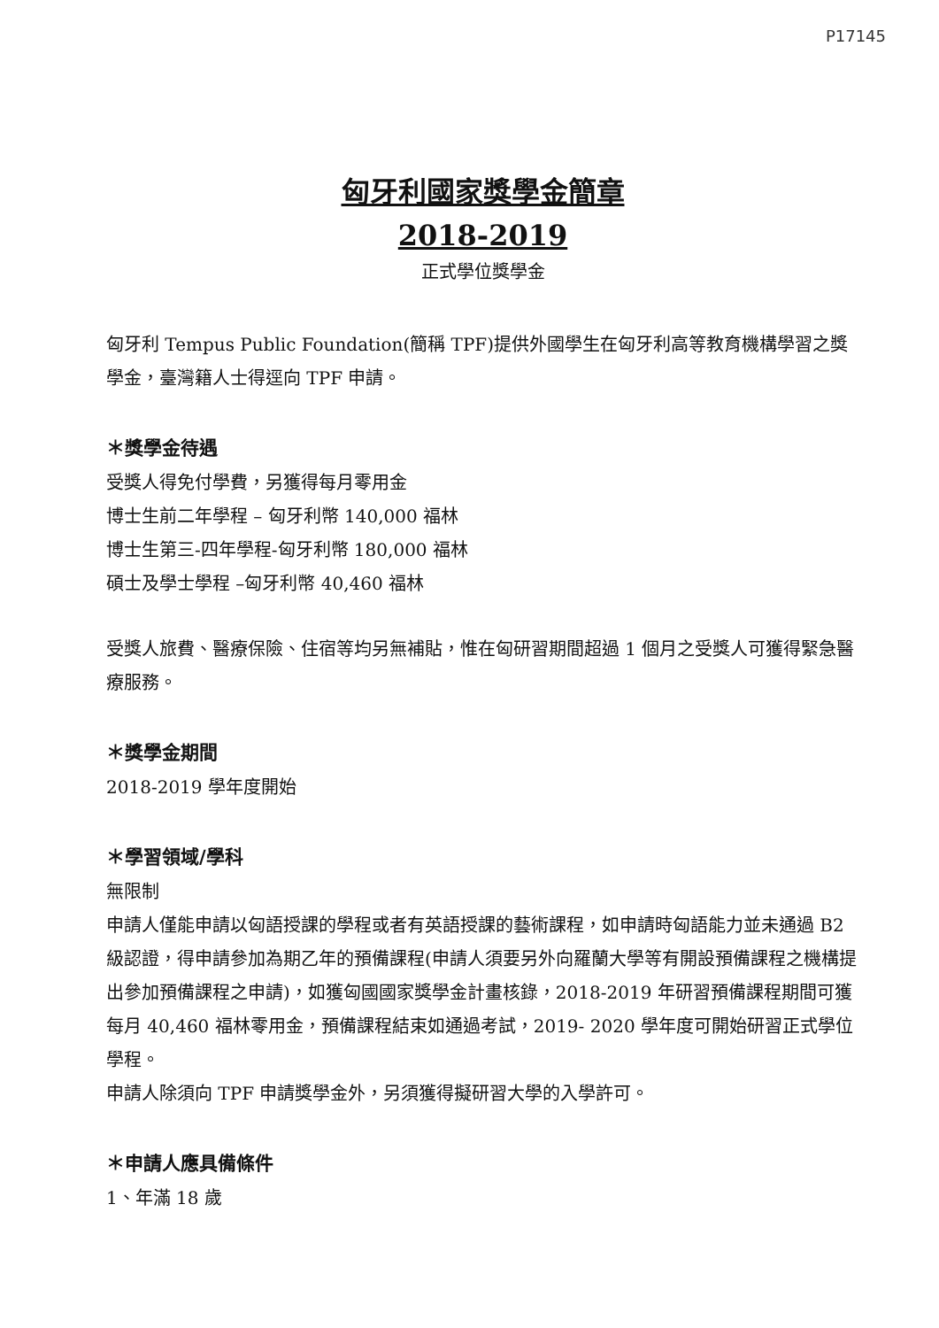P17145
匈牙利國家獎學金簡章
2018-2019
正式學位獎學金
匈牙利 Tempus Public Foundation(簡稱 TPF)提供外國學生在匈牙利高等教育機構學習之獎學金，臺灣籍人士得逕向 TPF 申請。
＊獎學金待遇
受獎人得免付學費，另獲得每月零用金
博士生前二年學程 – 匈牙利幣 140,000 福林
博士生第三-四年學程-匈牙利幣 180,000 福林
碩士及學士學程 –匈牙利幣 40,460 福林
受獎人旅費、醫療保險、住宿等均另無補貼，惟在匈研習期間超過 1 個月之受獎人可獲得緊急醫療服務。
＊獎學金期間
2018-2019 學年度開始
＊學習領域/學科
無限制
申請人僅能申請以匈語授課的學程或者有英語授課的藝術課程，如申請時匈語能力並未通過 B2 級認證，得申請參加為期乙年的預備課程(申請人須要另外向羅蘭大學等有開設預備課程之機構提出參加預備課程之申請)，如獲匈國國家獎學金計畫核錄，2018-2019 年研習預備課程期間可獲每月 40,460 福林零用金，預備課程結束如通過考試，2019- 2020 學年度可開始研習正式學位學程。
申請人除須向 TPF 申請獎學金外，另須獲得擬研習大學的入學許可。
＊申請人應具備條件
1、年滿 18 歲